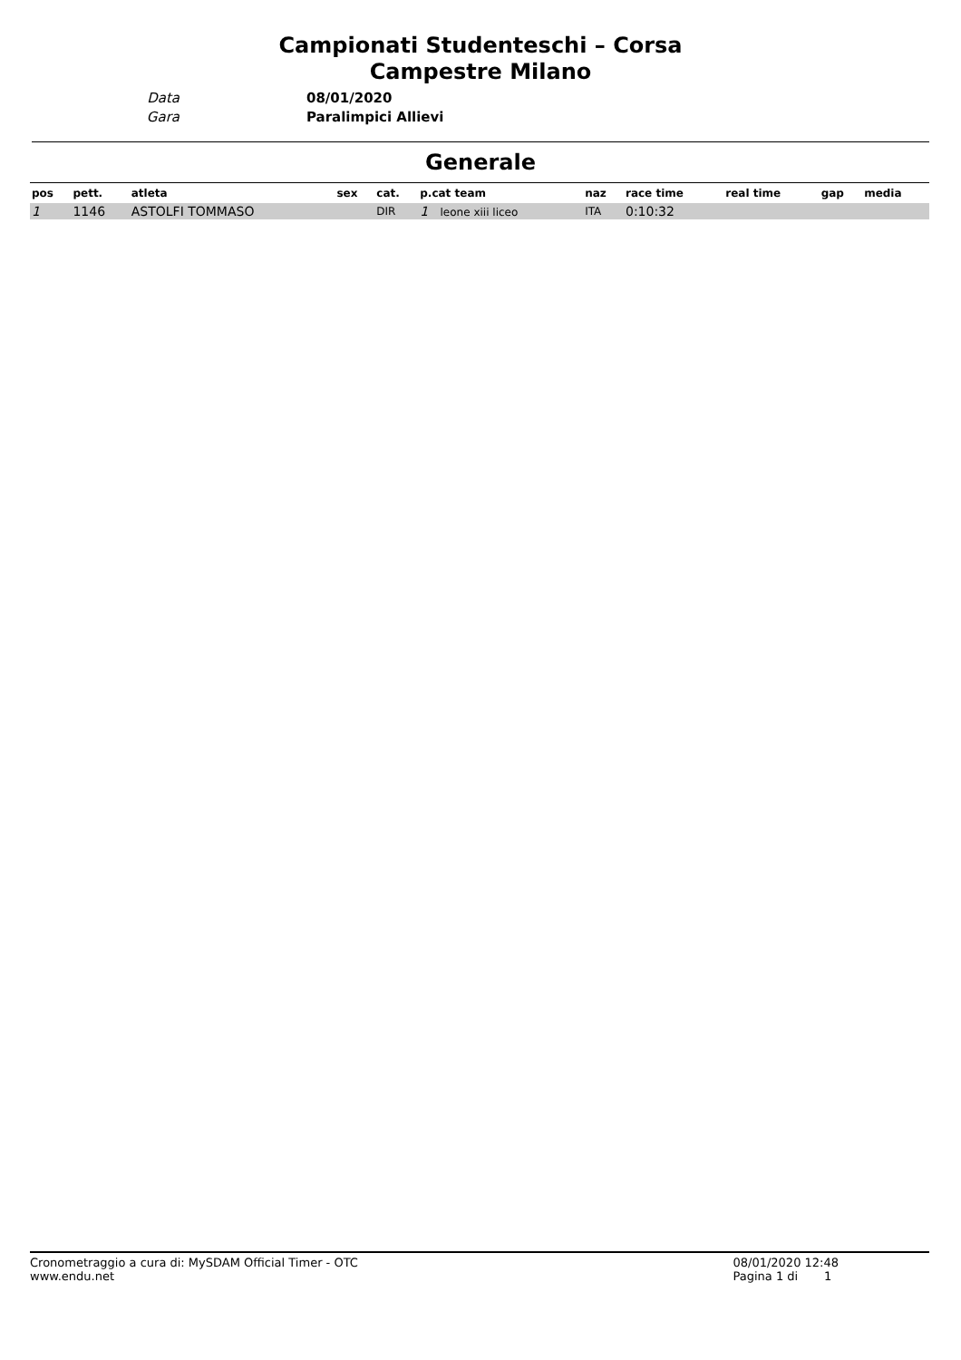Campionati Studenteschi – Corsa Campestre Milano
Data
08/01/2020
Gara
Paralimpici Allievi
Generale
| pos | pett. | atleta | sex | cat. | p.cat team | naz | race time | real time | gap | media |
| --- | --- | --- | --- | --- | --- | --- | --- | --- | --- | --- |
| 1 | 1146 | ASTOLFI TOMMASO | | DIR | 1 leone xiii liceo | ITA | 0:10:32 | | | |
Cronometraggio a cura di: MySDAM Official Timer - OTC
www.endu.net
08/01/2020 12:48
Pagina 1 di 1